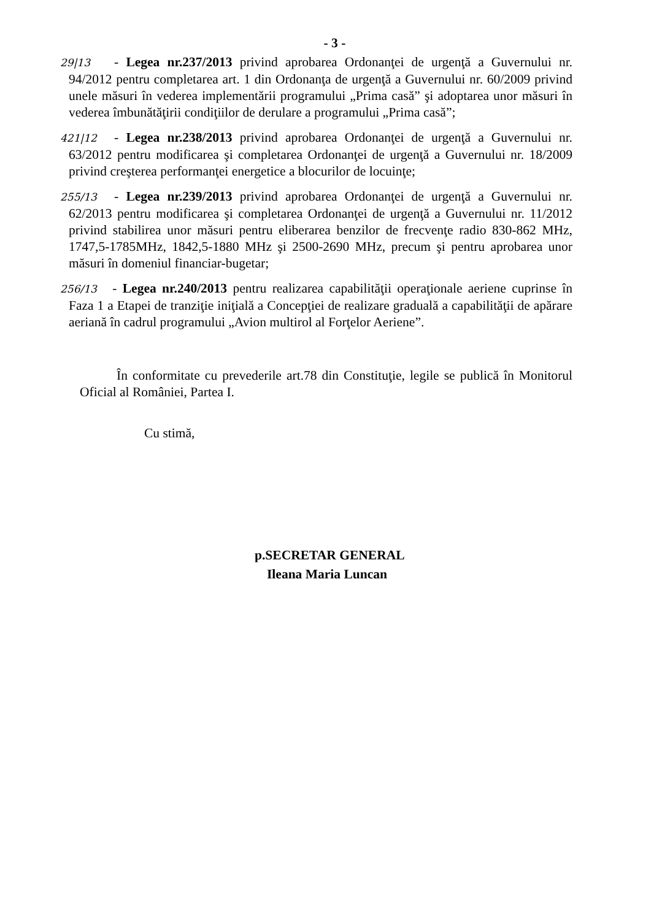- 3 -
29|13 - Legea nr.237/2013 privind aprobarea Ordonanţei de urgenţă a Guvernului nr. 94/2012 pentru completarea art. 1 din Ordonanţa de urgenţă a Guvernului nr. 60/2009 privind unele măsuri în vederea implementării programului „Prima casă” şi adoptarea unor măsuri în vederea îmbunătăţirii condiţiilor de derulare a programului „Prima casă”;
421|12 - Legea nr.238/2013 privind aprobarea Ordonanţei de urgenţă a Guvernului nr. 63/2012 pentru modificarea şi completarea Ordonanţei de urgenţă a Guvernului nr. 18/2009 privind creşterea performanţei energetice a blocurilor de locuinţe;
255/13 - Legea nr.239/2013 privind aprobarea Ordonanţei de urgenţă a Guvernului nr. 62/2013 pentru modificarea şi completarea Ordonanţei de urgenţă a Guvernului nr. 11/2012 privind stabilirea unor măsuri pentru eliberarea benzilor de frecvenţe radio 830-862 MHz, 1747,5-1785MHz, 1842,5-1880 MHz şi 2500-2690 MHz, precum şi pentru aprobarea unor măsuri în domeniul financiar-bugetar;
256/13 - Legea nr.240/2013 pentru realizarea capabilităţii operaţionale aeriene cuprinse în Faza 1 a Etapei de tranziţie iniţială a Concepţiei de realizare graduală a capabilităţii de apărare aeriană în cadrul programului „Avion multirol al Forţelor Aeriene”.
În conformitate cu prevederile art.78 din Constituţie, legile se publică în Monitorul Oficial al României, Partea I.
Cu stimă,
p.SECRETAR GENERAL
Ileana Maria Luncan